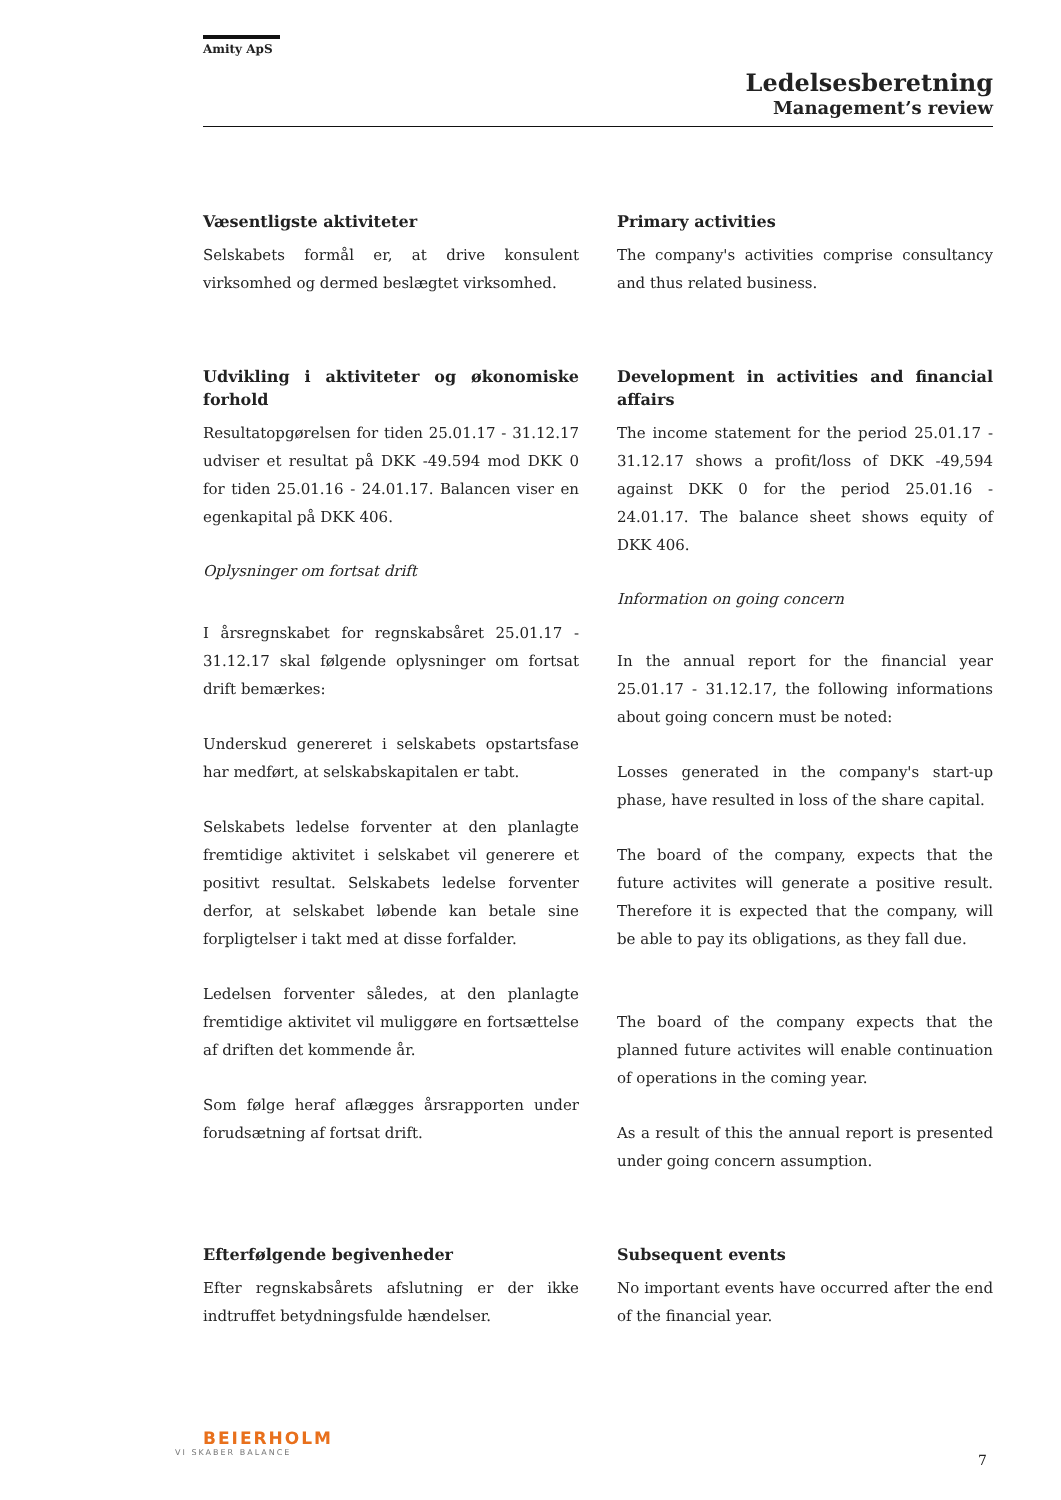Amity ApS
Ledelsesberetning
Management’s review
Væsentligste aktiviteter
Selskabets formål er, at drive konsulent virksomhed og dermed beslægtet virksomhed.
Primary activities
The company's activities comprise consultancy and thus related business.
Udvikling i aktiviteter og økonomiske forhold
Resultatopgørelsen for tiden 25.01.17 - 31.12.17 udviser et resultat på DKK -49.594 mod DKK 0 for tiden 25.01.16 - 24.01.17. Balancen viser en egenkapital på DKK 406.
Oplysninger om fortsat drift
I årsregnskabet for regnskabsåret 25.01.17 - 31.12.17 skal følgende oplysninger om fortsat drift bemærkes:
Underskud genereret i selskabets opstartsfase har medført, at selskabskapitalen er tabt.
Selskabets ledelse forventer at den planlagte fremtidige aktivitet i selskabet vil generere et positivt resultat. Selskabets ledelse forventer derfor, at selskabet løbende kan betale sine forpligtelser i takt med at disse forfalder.
Ledelsen forventer således, at den planlagte fremtidige aktivitet vil muliggøre en fortsættelse af driften det kommende år.
Som følge heraf aflægges årsrapporten under forudsætning af fortsat drift.
Development in activities and financial affairs
The income statement for the period 25.01.17 - 31.12.17 shows a profit/loss of DKK -49,594 against DKK 0 for the period 25.01.16 - 24.01.17. The balance sheet shows equity of DKK 406.
Information on going concern
In the annual report for the financial year 25.01.17 - 31.12.17, the following informations about going concern must be noted:
Losses generated in the company's start-up phase, have resulted in loss of the share capital.
The board of the company, expects that the future activites will generate a positive result. Therefore it is expected that the company, will be able to pay its obligations, as they fall due.
The board of the company expects that the planned future activites will enable continuation of operations in the coming year.
As a result of this the annual report is presented under going concern assumption.
Efterfølgende begivenheder
Efter regnskabsårets afslutning er der ikke indtruffet betydningsfulde hændelser.
Subsequent events
No important events have occurred after the end of the financial year.
BEIERHOLM
VI SKABER BALANCE
7